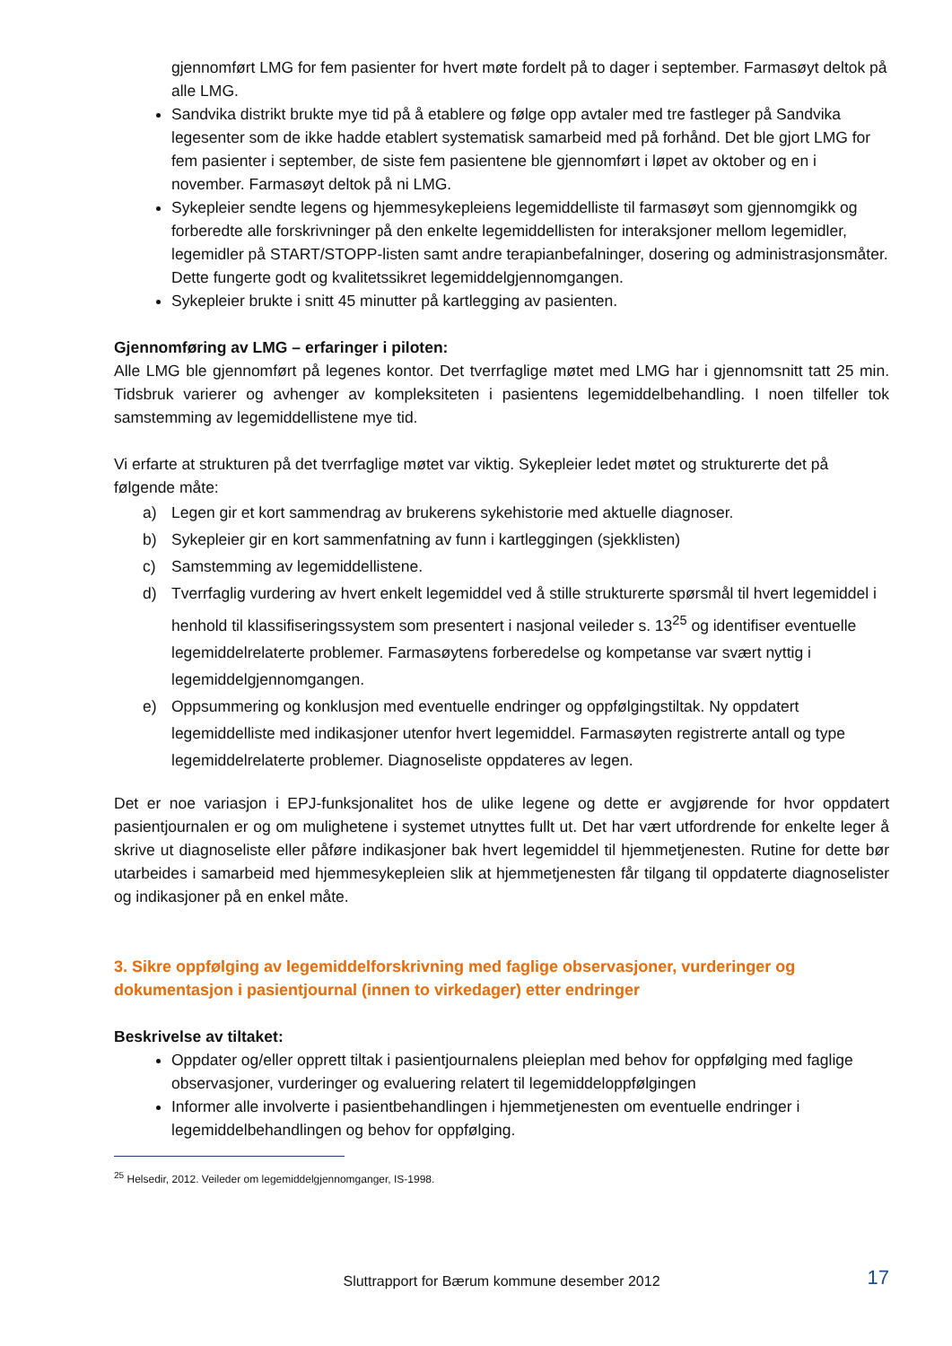gjennomført LMG for fem pasienter for hvert møte fordelt på to dager i september. Farmasøyt deltok på alle LMG.
Sandvika distrikt brukte mye tid på å etablere og følge opp avtaler med tre fastleger på Sandvika legesenter som de ikke hadde etablert systematisk samarbeid med på forhånd. Det ble gjort LMG for fem pasienter i september, de siste fem pasientene ble gjennomført i løpet av oktober og en i november. Farmasøyt deltok på ni LMG.
Sykepleier sendte legens og hjemmesykepleiens legemiddelliste til farmasøyt som gjennomgikk og forberedte alle forskrivninger på den enkelte legemiddellisten for interaksjoner mellom legemidler, legemidler på START/STOPP-listen samt andre terapianbefalninger, dosering og administrasjonsmåter. Dette fungerte godt og kvalitetssikret legemiddelgjennomgangen.
Sykepleier brukte i snitt 45 minutter på kartlegging av pasienten.
Gjennomføring av LMG – erfaringer i piloten:
Alle LMG ble gjennomført på legenes kontor. Det tverrfaglige møtet med LMG har i gjennomsnitt tatt 25 min. Tidsbruk varierer og avhenger av kompleksiteten i pasientens legemiddelbehandling. I noen tilfeller tok samstemming av legemiddellistene mye tid.
Vi erfarte at strukturen på det tverrfaglige møtet var viktig. Sykepleier ledet møtet og strukturerte det på følgende måte:
a) Legen gir et kort sammendrag av brukerens sykehistorie med aktuelle diagnoser.
b) Sykepleier gir en kort sammenfatning av funn i kartleggingen (sjekklisten)
c) Samstemming av legemiddellistene.
d) Tverrfaglig vurdering av hvert enkelt legemiddel ved å stille strukturerte spørsmål til hvert legemiddel i henhold til klassifiseringssystem som presentert i nasjonal veileder s. 13<sup>25</sup> og identifiser eventuelle legemiddelrelaterte problemer. Farmasøytens forberedelse og kompetanse var svært nyttig i legemiddelgjennomgangen.
e) Oppsummering og konklusjon med eventuelle endringer og oppfølgingstiltak. Ny oppdatert legemiddelliste med indikasjoner utenfor hvert legemiddel. Farmasøyten registrerte antall og type legemiddelrelaterte problemer. Diagnoseliste oppdateres av legen.
Det er noe variasjon i EPJ-funksjonalitet hos de ulike legene og dette er avgjørende for hvor oppdatert pasientjournalen er og om mulighetene i systemet utnyttes fullt ut. Det har vært utfordrende for enkelte leger å skrive ut diagnoseliste eller påføre indikasjoner bak hvert legemiddel til hjemmetjenesten. Rutine for dette bør utarbeides i samarbeid med hjemmesykepleien slik at hjemmetjenesten får tilgang til oppdaterte diagnoselister og indikasjoner på en enkel måte.
3. Sikre oppfølging av legemiddelforskrivning med faglige observasjoner, vurderinger og dokumentasjon i pasientjournal (innen to virkedager) etter endringer
Beskrivelse av tiltaket:
Oppdater og/eller opprett tiltak i pasientjournalens pleieplan med behov for oppfølging med faglige observasjoner, vurderinger og evaluering relatert til legemiddeloppfølgingen
Informer alle involverte i pasientbehandlingen i hjemmetjenesten om eventuelle endringer i legemiddelbehandlingen og behov for oppfølging.
<sup>25</sup> Helsedir, 2012. Veileder om legemiddelgjennomganger, IS-1998.
Sluttrapport for Bærum kommune desember 2012 17